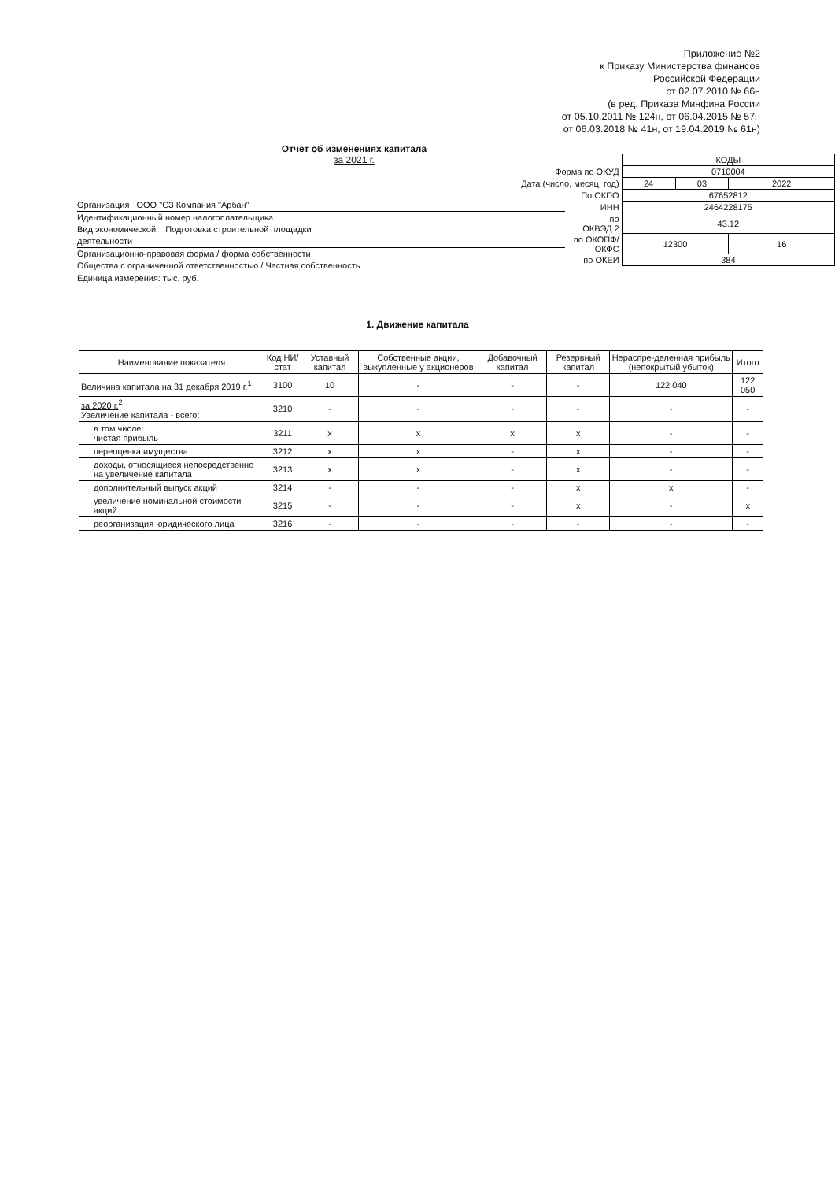Приложение №2
к Приказу Министерства финансов
Российской Федерации
от 02.07.2010 № 66н
(в ред. Приказа Минфина России
от 05.10.2011 № 124н, от 06.04.2015 № 57н
от 06.03.2018 № 41н, от 19.04.2019 № 61н)
Отчет об изменениях капитала
за 2021 г.
| | КОДЫ | | |
| Форма по ОКУД | 0710004 | | |
| Дата (число, месяц, год) | 24 | 03 | 2022 |
| По ОКПО | 67652812 | | |
| ИНН | 2464228175 | | |
| по ОКВЭД 2 | 43.12 | | |
| по ОКОПФ/ ОКФС | 12300 | | 16 |
| по ОКЕИ | 384 | | |
Организация ООО "СЗ Компания "Арбан"
Идентификационный номер налогоплательщика
Вид экономической Подготовка строительной площадки
деятельности
Организационно-правовая форма / форма собственности
Общества с ограниченной ответственностью / Частная собственность
Единица измерения: тыс. руб.
1. Движение капитала
| Наименование показателя | Код НИ/ стат | Уставный капитал | Собственные акции, выкупленные у акционеров | Добавочный капитал | Резервный капитал | Нераспре-деленная прибыль (непокрытый убыток) | Итого |
| --- | --- | --- | --- | --- | --- | --- | --- |
| Величина капитала на 31 декабря 2019 г.<sup>1</sup> | 3100 | 10 | - | - | - | 122 040 | 122 050 |
| за 2020 г.<sup>2</sup> Увеличение капитала - всего: | 3210 | - | - | - | - | - | - |
| в том числе: чистая прибыль | 3211 | x | x | x | x | - | - |
| переоценка имущества | 3212 | x | x | - | x | - | - |
| доходы, относящиеся непосредственно на увеличение капитала | 3213 | x | x | - | x | - | - |
| дополнительный выпуск акций | 3214 | - | - | - | x | x | - |
| увеличение номинальной стоимости акций | 3215 | - | - | - | x | - | x |
| реорганизация юридического лица | 3216 | - | - | - | - | - | - |